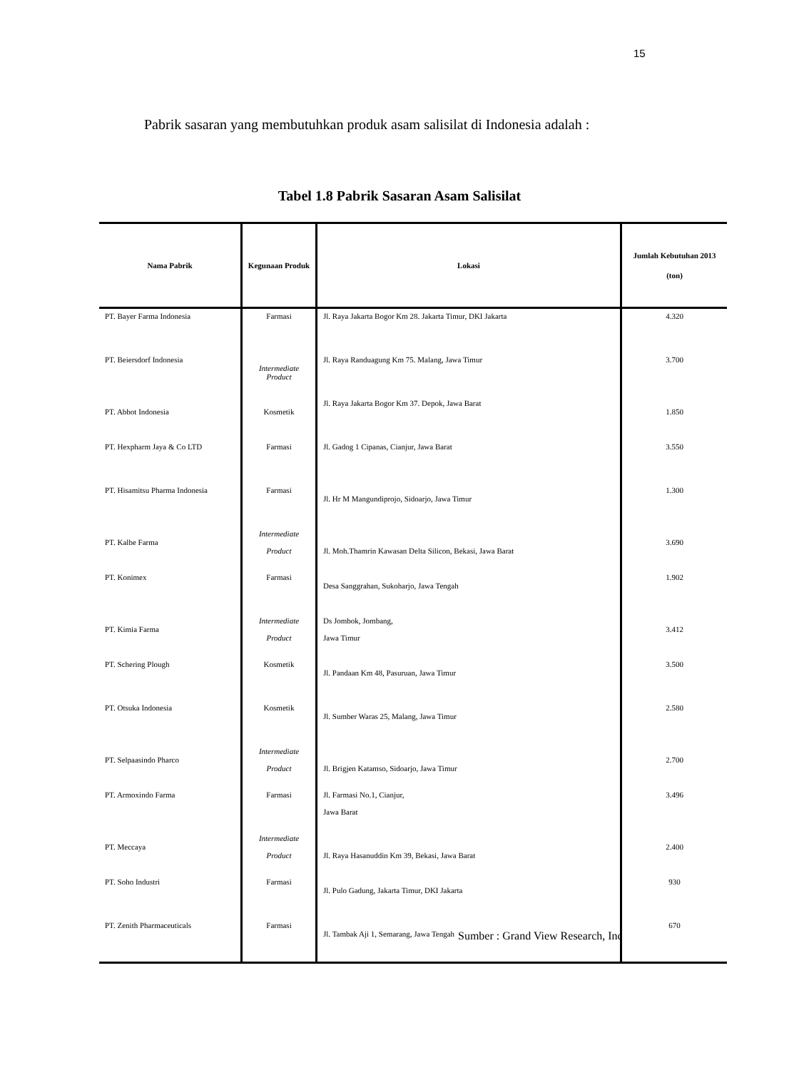15
Pabrik sasaran yang membutuhkan produk asam salisilat di Indonesia adalah :
Tabel 1.8 Pabrik Sasaran Asam Salisilat
| Nama Pabrik | Kegunaan Produk | Lokasi | Jumlah Kebutuhan 2013 (ton) |
| --- | --- | --- | --- |
| PT. Bayer Farma Indonesia | Farmasi | Jl. Raya Jakarta Bogor Km 28. Jakarta Timur, DKI Jakarta | 4.320 |
| PT. Beiersdorf Indonesia | Intermediate Product | Jl. Raya Randuagung Km 75. Malang, Jawa Timur | 3.700 |
| PT. Abbot Indonesia | Kosmetik | Jl. Raya Jakarta Bogor Km 37. Depok, Jawa Barat | 1.850 |
| PT. Hexpharm Jaya & Co LTD | Farmasi | Jl. Gadog 1 Cipanas, Cianjur, Jawa Barat | 3.550 |
| PT. Hisamitsu Pharma Indonesia | Farmasi | Jl. Hr M Mangundiprojo, Sidoarjo, Jawa Timur | 1.300 |
| PT. Kalbe Farma | Intermediate Product | Jl. Moh.Thamrin Kawasan Delta Silicon, Bekasi, Jawa Barat | 3.690 |
| PT. Konimex | Farmasi | Desa Sanggrahan, Sukoharjo, Jawa Tengah | 1.902 |
| PT. Kimia Farma | Intermediate Product | Ds Jombok, Jombang, Jawa Timur | 3.412 |
| PT. Schering Plough | Kosmetik | Jl. Pandaan Km 48, Pasuruan, Jawa Timur | 3.500 |
| PT. Otsuka Indonesia | Kosmetik | Jl. Sumber Waras 25, Malang, Jawa Timur | 2.580 |
| PT. Selpaasindo Pharco | Intermediate Product | Jl. Brigjen Katamso, Sidoarjo, Jawa Timur | 2.700 |
| PT. Armoxindo Farma | Farmasi | Jl. Farmasi No.1, Cianjur, Jawa Barat | 3.496 |
| PT. Meccaya | Intermediate Product | Jl. Raya Hasanuddin Km 39, Bekasi, Jawa Barat | 2.400 |
| PT. Soho Industri | Farmasi | Jl. Pulo Gadung, Jakarta Timur, DKI Jakarta | 930 |
| PT. Zenith Pharmaceuticals | Farmasi | Jl. Tambak Aji 1, Semarang, Jawa Tengah | 670 |
Sumber : Grand View Research, Inc